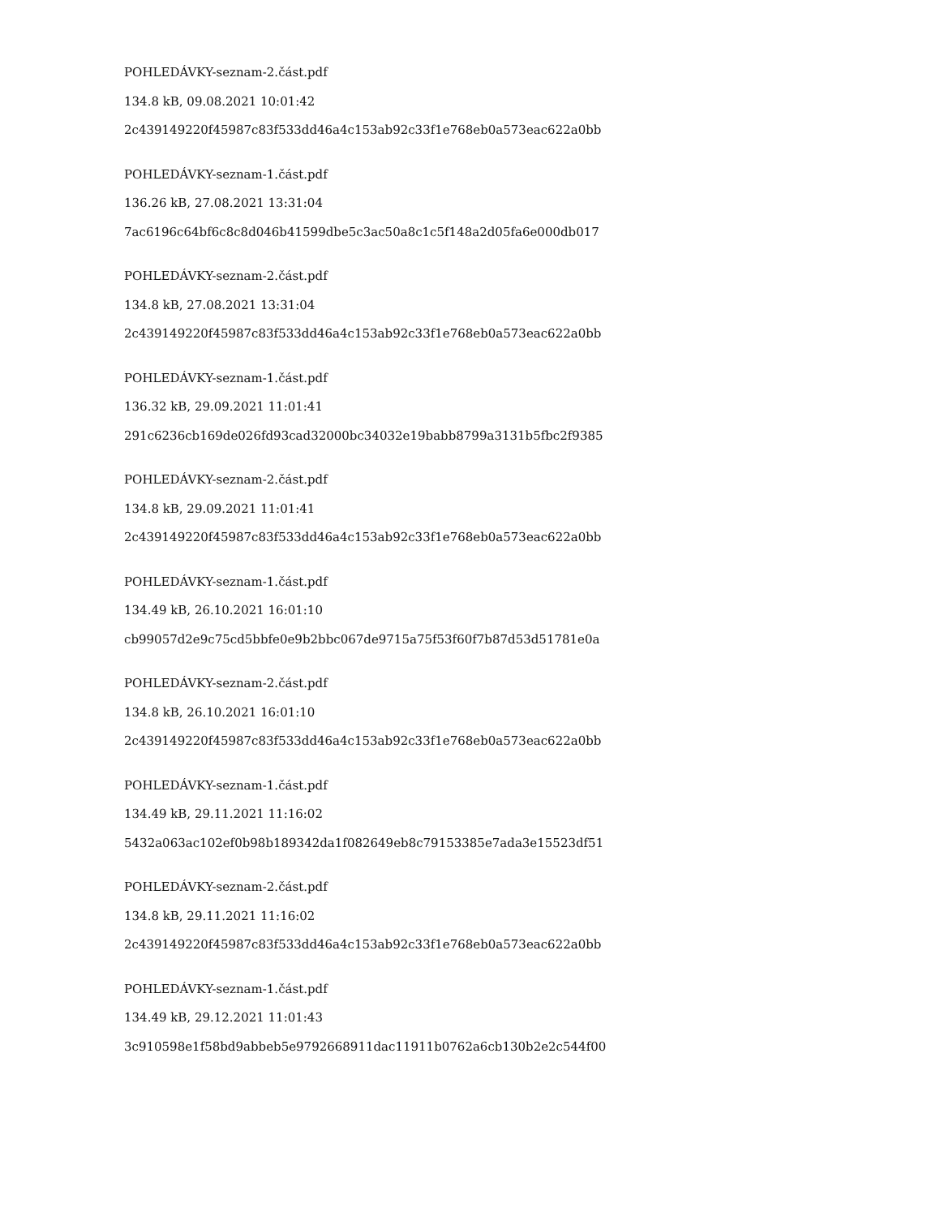POHLEDÁVKY-seznam-2.část.pdf
134.8 kB, 09.08.2021 10:01:42
2c439149220f45987c83f533dd46a4c153ab92c33f1e768eb0a573eac622a0bb
POHLEDÁVKY-seznam-1.část.pdf
136.26 kB, 27.08.2021 13:31:04
7ac6196c64bf6c8c8d046b41599dbe5c3ac50a8c1c5f148a2d05fa6e000db017
POHLEDÁVKY-seznam-2.část.pdf
134.8 kB, 27.08.2021 13:31:04
2c439149220f45987c83f533dd46a4c153ab92c33f1e768eb0a573eac622a0bb
POHLEDÁVKY-seznam-1.část.pdf
136.32 kB, 29.09.2021 11:01:41
291c6236cb169de026fd93cad32000bc34032e19babb8799a3131b5fbc2f9385
POHLEDÁVKY-seznam-2.část.pdf
134.8 kB, 29.09.2021 11:01:41
2c439149220f45987c83f533dd46a4c153ab92c33f1e768eb0a573eac622a0bb
POHLEDÁVKY-seznam-1.část.pdf
134.49 kB, 26.10.2021 16:01:10
cb99057d2e9c75cd5bbfe0e9b2bbc067de9715a75f53f60f7b87d53d51781e0a
POHLEDÁVKY-seznam-2.část.pdf
134.8 kB, 26.10.2021 16:01:10
2c439149220f45987c83f533dd46a4c153ab92c33f1e768eb0a573eac622a0bb
POHLEDÁVKY-seznam-1.část.pdf
134.49 kB, 29.11.2021 11:16:02
5432a063ac102ef0b98b189342da1f082649eb8c79153385e7ada3e15523df51
POHLEDÁVKY-seznam-2.část.pdf
134.8 kB, 29.11.2021 11:16:02
2c439149220f45987c83f533dd46a4c153ab92c33f1e768eb0a573eac622a0bb
POHLEDÁVKY-seznam-1.část.pdf
134.49 kB, 29.12.2021 11:01:43
3c910598e1f58bd9abbeb5e9792668911dac11911b0762a6cb130b2e2c544f00